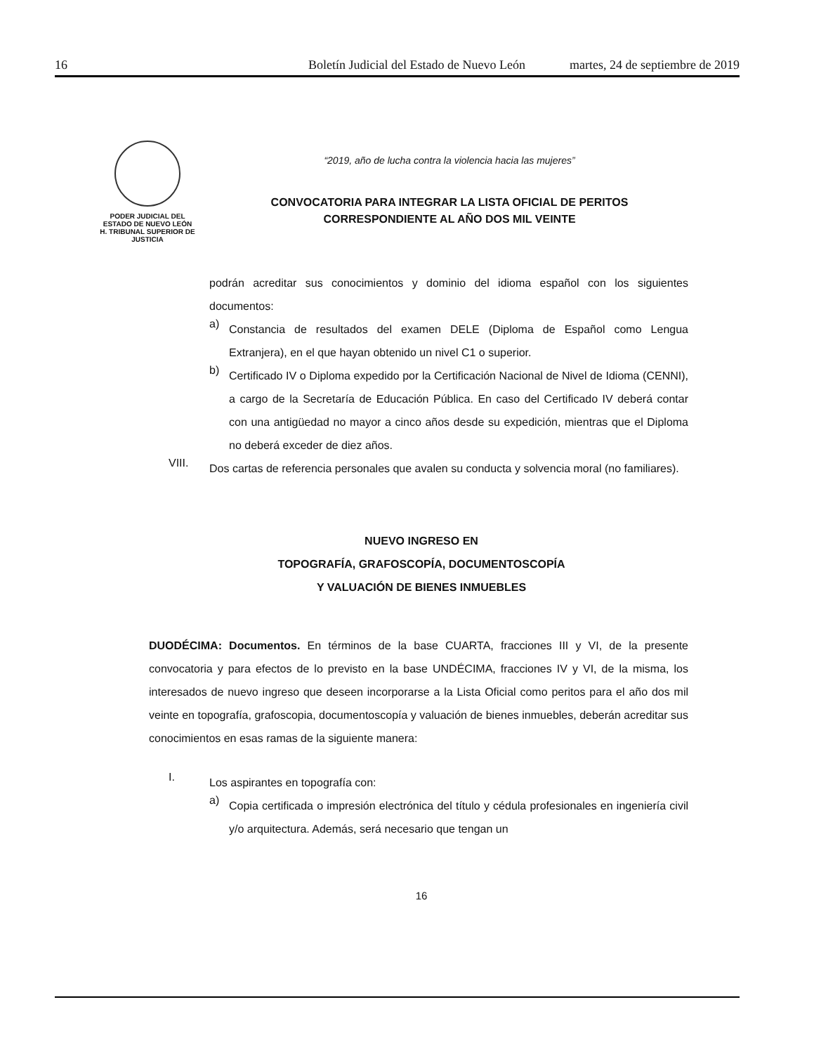16 Boletín Judicial del Estado de Nuevo León martes, 24 de septiembre de 2019
PODER JUDICIAL DEL
ESTADO DE NUEVO LEÓN
H. TRIBUNAL SUPERIOR DE
JUSTICIA
“2019, año de lucha contra la violencia hacia las mujeres”
CONVOCATORIA PARA INTEGRAR LA LISTA OFICIAL DE PERITOS
CORRESPONDIENTE AL AÑO DOS MIL VEINTE
podrán acreditar sus conocimientos y dominio del idioma español con los siguientes documentos:
a)
Constancia de resultados del examen DELE (Diploma de Español como Lengua Extranjera), en el que hayan obtenido un nivel C1 o superior.
b)
Certificado IV o Diploma expedido por la Certificación Nacional de Nivel de Idioma (CENNI), a cargo de la Secretaría de Educación Pública. En caso del Certificado IV deberá contar con una antigüedad no mayor a cinco años desde su expedición, mientras que el Diploma no deberá exceder de diez años.
VIII.
Dos cartas de referencia personales que avalen su conducta y solvencia moral (no familiares).
NUEVO INGRESO EN
TOPOGRAFÍA, GRAFOSCOPÍA, DOCUMENTOSCOPÍA
Y VALUACIÓN DE BIENES INMUEBLES
DUODÉCIMA: Documentos. En términos de la base CUARTA, fracciones III y VI, de la presente convocatoria y para efectos de lo previsto en la base UNDÉCIMA, fracciones IV y VI, de la misma, los interesados de nuevo ingreso que deseen incorporarse a la Lista Oficial como peritos para el año dos mil veinte en topografía, grafoscopia, documentoscopía y valuación de bienes inmuebles, deberán acreditar sus conocimientos en esas ramas de la siguiente manera:
I.
Los aspirantes en topografía con:
a)
Copia certificada o impresión electrónica del título y cédula profesionales en ingeniería civil y/o arquitectura. Además, será necesario que tengan un
16